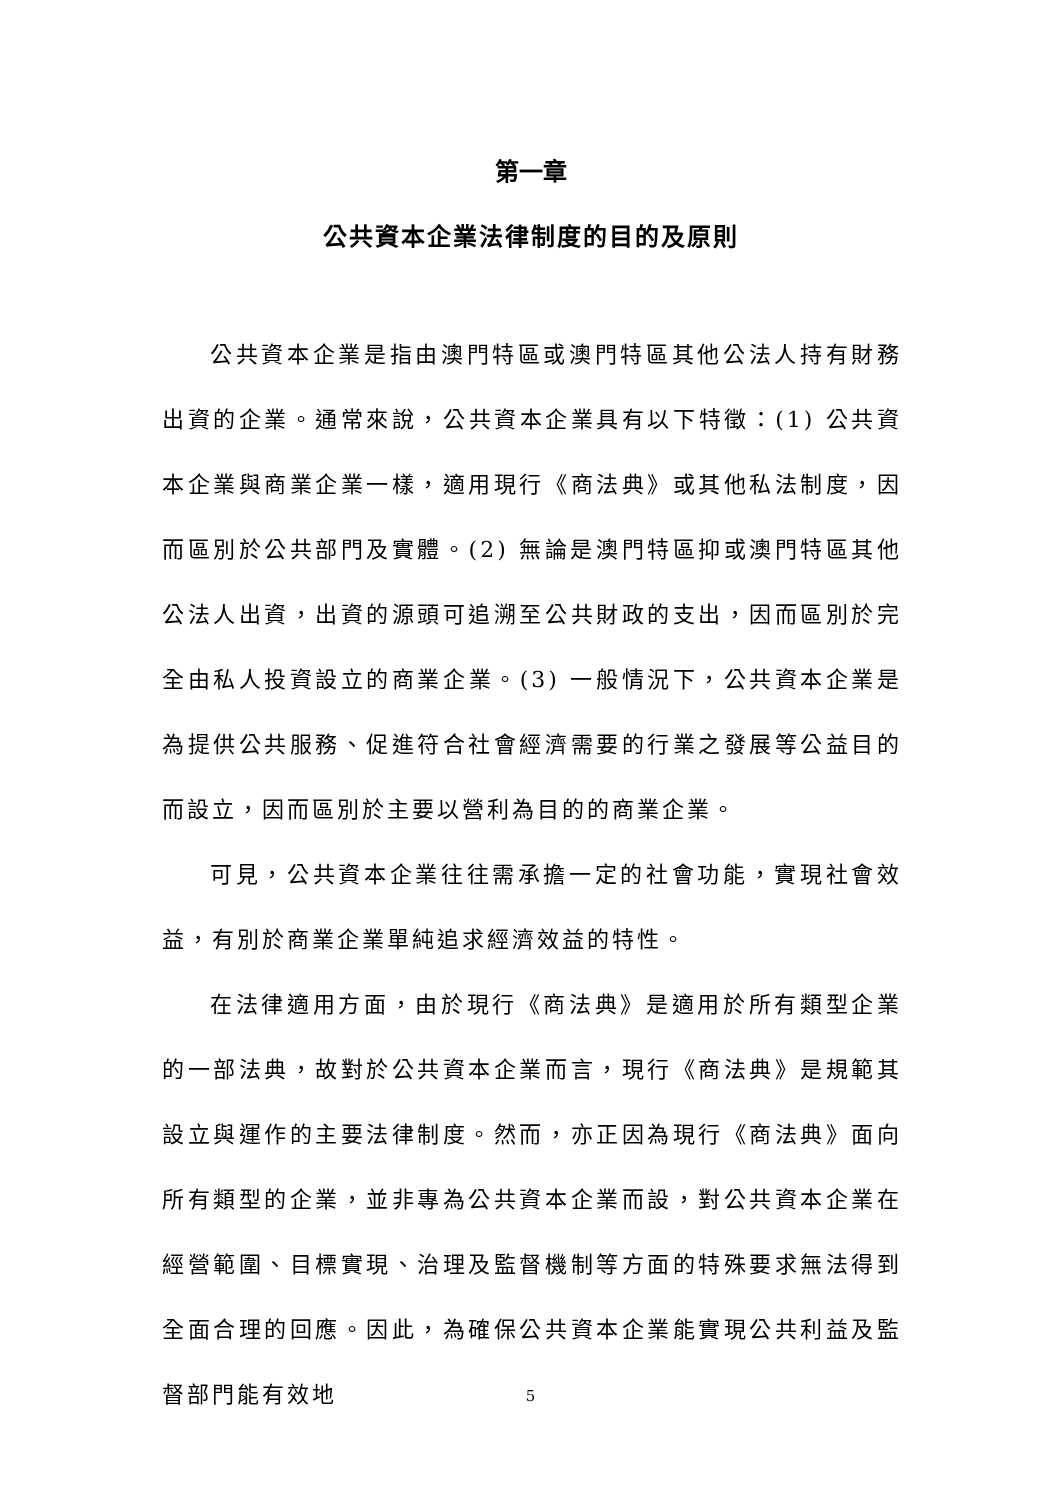第一章
公共資本企業法律制度的目的及原則
公共資本企業是指由澳門特區或澳門特區其他公法人持有財務出資的企業。通常來說，公共資本企業具有以下特徵：(1) 公共資本企業與商業企業一樣，適用現行《商法典》或其他私法制度，因而區別於公共部門及實體。(2) 無論是澳門特區抑或澳門特區其他公法人出資，出資的源頭可追溯至公共財政的支出，因而區別於完全由私人投資設立的商業企業。(3) 一般情況下，公共資本企業是為提供公共服務、促進符合社會經濟需要的行業之發展等公益目的而設立，因而區別於主要以營利為目的的商業企業。
可見，公共資本企業往往需承擔一定的社會功能，實現社會效益，有別於商業企業單純追求經濟效益的特性。
在法律適用方面，由於現行《商法典》是適用於所有類型企業的一部法典，故對於公共資本企業而言，現行《商法典》是規範其設立與運作的主要法律制度。然而，亦正因為現行《商法典》面向所有類型的企業，並非專為公共資本企業而設，對公共資本企業在經營範圍、目標實現、治理及監督機制等方面的特殊要求無法得到全面合理的回應。因此，為確保公共資本企業能實現公共利益及監督部門能有效地
5